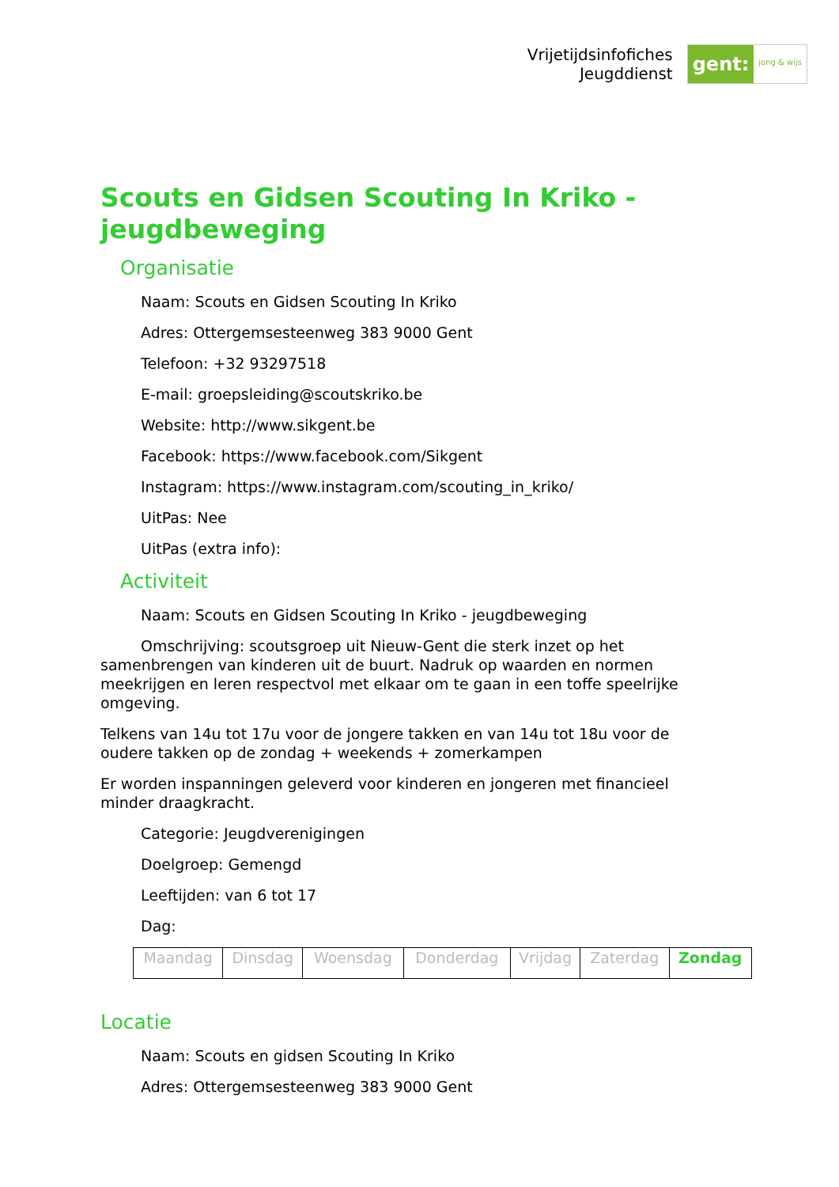Vrijetijdsinfofiches
Jeugddienst
gent: jong & wijs
Scouts en Gidsen Scouting In Kriko - jeugdbeweging
Organisatie
Naam: Scouts en Gidsen Scouting In Kriko
Adres: Ottergemsesteenweg 383 9000 Gent
Telefoon: +32 93297518
E-mail: groepsleiding@scoutskriko.be
Website: http://www.sikgent.be
Facebook: https://www.facebook.com/Sikgent
Instagram: https://www.instagram.com/scouting_in_kriko/
UitPas: Nee
UitPas (extra info):
Activiteit
Naam: Scouts en Gidsen Scouting In Kriko - jeugdbeweging
Omschrijving: scoutsgroep uit Nieuw-Gent die sterk inzet op het samenbrengen van kinderen uit de buurt. Nadruk op waarden en normen meekrijgen en leren respectvol met elkaar om te gaan in een toffe speelrijke omgeving.
Telkens van 14u tot 17u voor de jongere takken en van 14u tot 18u voor de oudere takken op de zondag + weekends + zomerkampen
Er worden inspanningen geleverd voor kinderen en jongeren met financieel minder draagkracht.
Categorie: Jeugdverenigingen
Doelgroep: Gemengd
Leeftijden: van 6 tot 17
Dag:
| Maandag | Dinsdag | Woensdag | Donderdag | Vrijdag | Zaterdag | Zondag |
Locatie
Naam: Scouts en gidsen Scouting In Kriko
Adres: Ottergemsesteenweg 383 9000 Gent